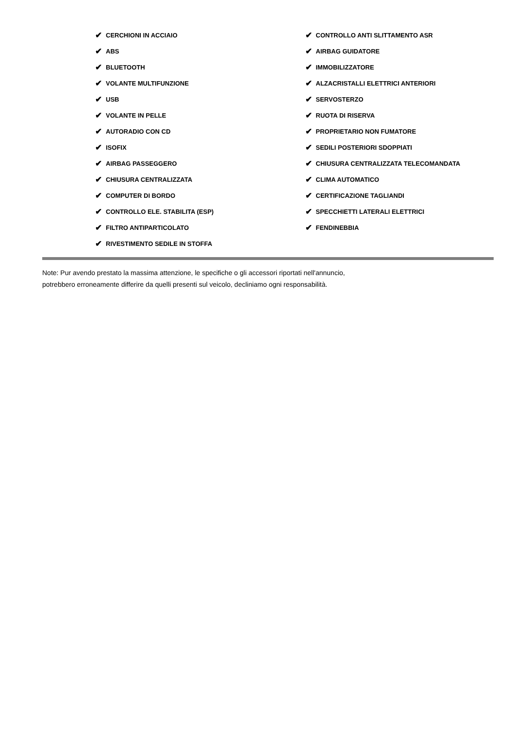✔ CERCHIONI IN ACCIAIO
✔ ABS
✔ BLUETOOTH
✔ VOLANTE MULTIFUNZIONE
✔ USB
✔ VOLANTE IN PELLE
✔ AUTORADIO CON CD
✔ ISOFIX
✔ AIRBAG PASSEGGERO
✔ CHIUSURA CENTRALIZZATA
✔ COMPUTER DI BORDO
✔ CONTROLLO ELE. STABILITA (ESP)
✔ FILTRO ANTIPARTICOLATO
✔ RIVESTIMENTO SEDILE IN STOFFA
✔ CONTROLLO ANTI SLITTAMENTO ASR
✔ AIRBAG GUIDATORE
✔ IMMOBILIZZATORE
✔ ALZACRISTALLI ELETTRICI ANTERIORI
✔ SERVOSTERZO
✔ RUOTA DI RISERVA
✔ PROPRIETARIO NON FUMATORE
✔ SEDILI POSTERIORI SDOPPIATI
✔ CHIUSURA CENTRALIZZATA TELECOMANDATA
✔ CLIMA AUTOMATICO
✔ CERTIFICAZIONE TAGLIANDI
✔ SPECCHIETTI LATERALI ELETTRICI
✔ FENDINEBBIA
Note: Pur avendo prestato la massima attenzione, le specifiche o gli accessori riportati nell'annuncio,
potrebbero erroneamente differire da quelli presenti sul veicolo, decliniamo ogni responsabilità.